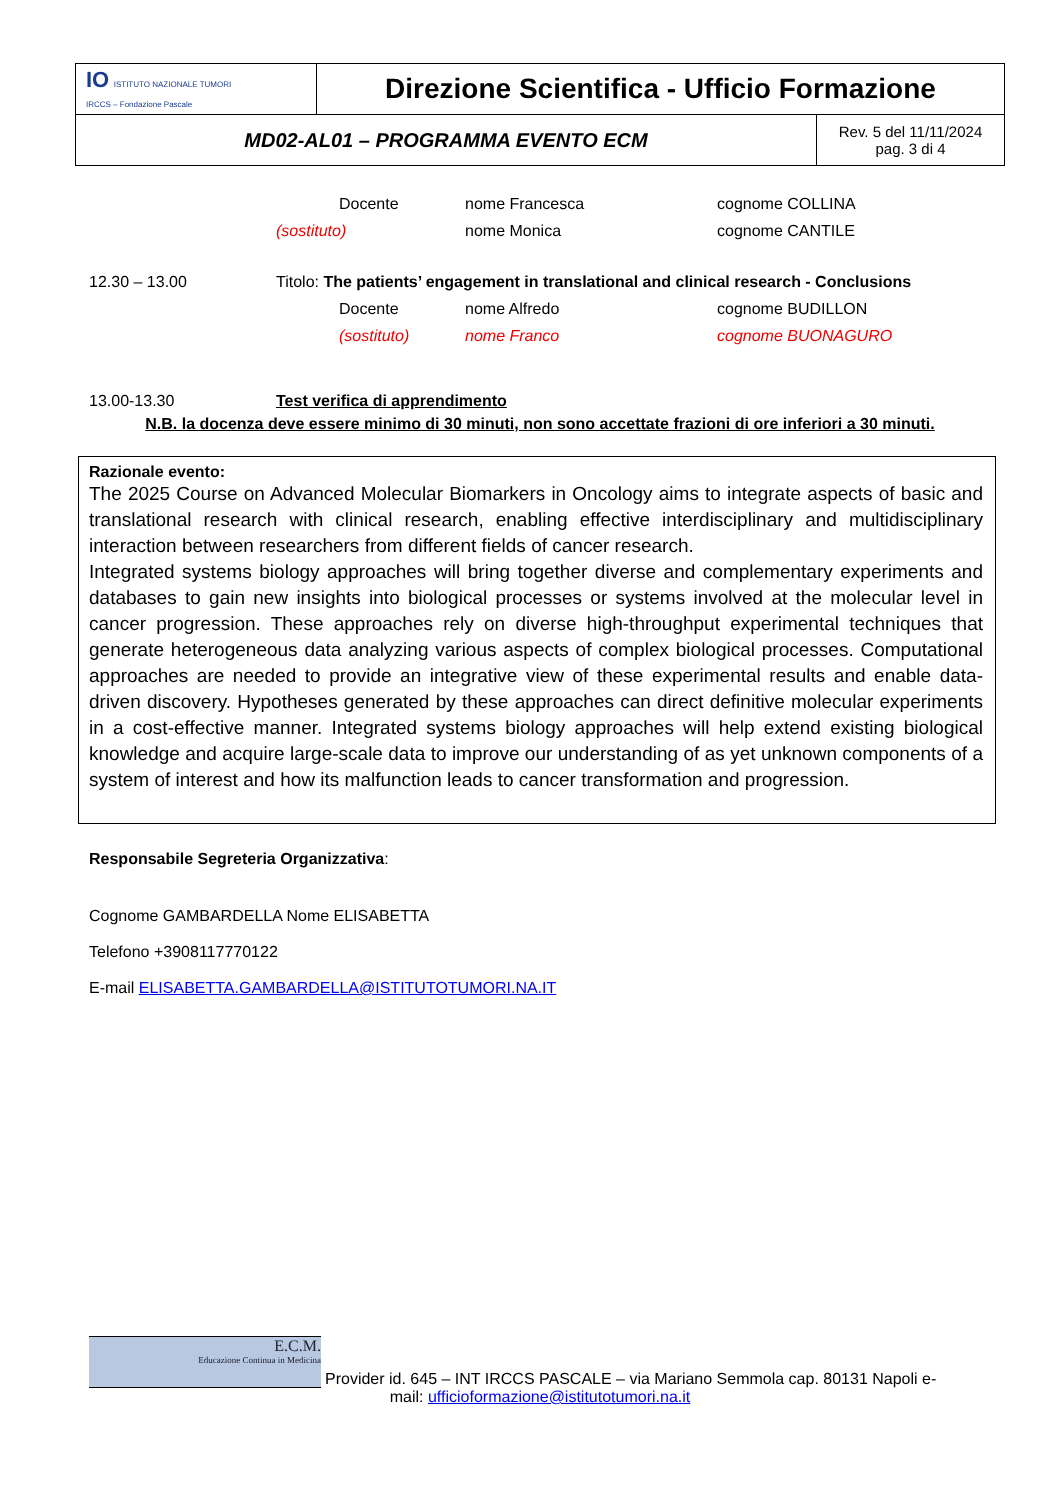| IO ISTITUTO NAZIONALE TUMORI IRCCS – Fondazione Pascale | Direzione Scientifica - Ufficio Formazione | |
| MD02-AL01 – PROGRAMMA EVENTO ECM | | Rev. 5 del 11/11/2024 pag. 3 di 4 |
Docente nome Francesca cognome COLLINA
(sostituto) nome Monica cognome CANTILE
12.30 – 13.00 Titolo: The patients’ engagement in translational and clinical research - Conclusions
Docente nome Alfredo cognome BUDILLON
(sostituto) nome Franco cognome BUONAGURO
13.00-13.30 Test verifica di apprendimento
N.B. la docenza deve essere minimo di 30 minuti, non sono accettate frazioni di ore inferiori a 30 minuti.
Razionale evento:
The 2025 Course on Advanced Molecular Biomarkers in Oncology aims to integrate aspects of basic and translational research with clinical research, enabling effective interdisciplinary and multidisciplinary interaction between researchers from different fields of cancer research.
Integrated systems biology approaches will bring together diverse and complementary experiments and databases to gain new insights into biological processes or systems involved at the molecular level in cancer progression. These approaches rely on diverse high-throughput experimental techniques that generate heterogeneous data analyzing various aspects of complex biological processes. Computational approaches are needed to provide an integrative view of these experimental results and enable data-driven discovery. Hypotheses generated by these approaches can direct definitive molecular experiments in a cost-effective manner. Integrated systems biology approaches will help extend existing biological knowledge and acquire large-scale data to improve our understanding of as yet unknown components of a system of interest and how its malfunction leads to cancer transformation and progression.
Responsabile Segreteria Organizzativa:
Cognome GAMBARDELLA Nome ELISABETTA
Telefono +3908117770122
E-mail ELISABETTA.GAMBARDELLA@ISTITUTOTUMORI.NA.IT
E.C.M.
Educazione Continua in Medicina
Provider id. 645 – INT IRCCS PASCALE – via Mariano Semmola cap. 80131 Napoli e-
mail: ufficioformazione@istitutotumori.na.it